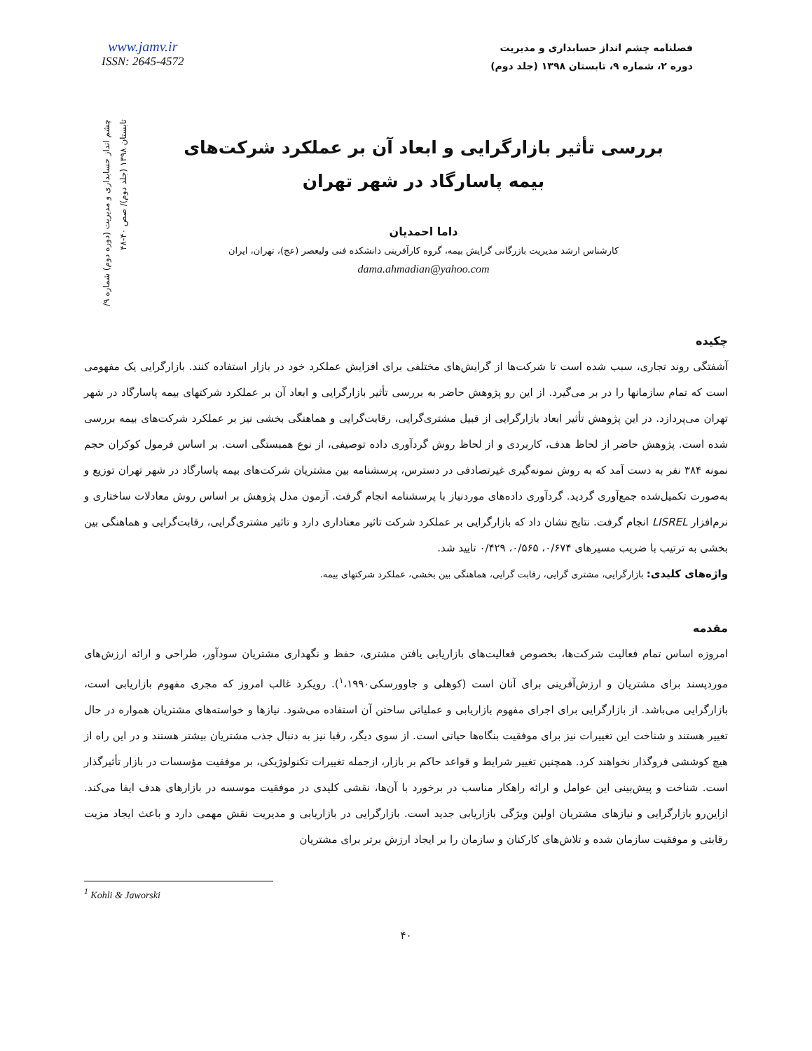www.jamv.ir
ISSN: 2645-4572
فصلنامه چشم انداز حسابداری و مدیریت
دوره ۲، شماره ۹، تابستان ۱۳۹۸ (جلد دوم)
چشم انداز حسابداری و مدیریت (دوره دوم) شماره ۹/ تابستان ۱۳۹۸ (جلد دوم)/ صص ۴۰-۴۸
بررسی تأثیر بازارگرایی و ابعاد آن بر عملکرد شرکت‌های بیمه پاسارگاد در شهر تهران
داما احمدیان
کارشناس ارشد مدیریت بازرگانی گرایش بیمه، گروه کارآفرینی دانشکده فنی ولیعصر (عج)، تهران، ایران
dama.ahmadian@yahoo.com
چکیده
آشفتگی روند تجاری، سبب شده است تا شرکت‌ها از گرایش‌های مختلفی برای افزایش عملکرد خود در بازار استفاده کنند. بازارگرایی یک مفهومی است که تمام سازمانها را در بر می‌گیرد. از این رو پژوهش حاضر به بررسی تأثیر بازارگرایی و ابعاد آن بر عملکرد شرکتهای بیمه پاسارگاد در شهر تهران می‌پردازد. در این پژوهش تأثیر ابعاد بازارگرایی از قبیل مشتری‌گرایی، رقابت‌گرایی و هماهنگی بخشی نیز بر عملکرد شرکت‌های بیمه بررسی شده است. پژوهش حاضر از لحاظ هدف، کاربردی و از لحاظ روش گردآوری داده توصیفی، از نوع همبستگی است. بر اساس فرمول کوکران حجم نمونه ۳۸۴ نفر به دست آمد که به روش نمونه‌گیری غیرتصادفی در دسترس، پرسشنامه بین مشتریان شرکت‌های بیمه پاسارگاد در شهر تهران توزیع و به‌صورت تکمیل‌شده جمع‌آوری گردید. گردآوری داده‌های موردنیاز با پرسشنامه انجام گرفت. آزمون مدل پژوهش بر اساس روش معادلات ساختاری و نرم‌افزار LISREL انجام گرفت. نتایج نشان داد که بازارگرایی بر عملکرد شرکت تاثیر معناداری دارد و تاثیر مشتری‌گرایی، رقابت‌گرایی و هماهنگی بین بخشی به ترتیب با ضریب مسیرهای ۰/۶۷۴، ۰/۵۶۵، ۰/۴۲۹ تایید شد.
واژه‌های کلیدی: بازارگرایی، مشتری گرایی، رقابت گرایی، هماهنگی بین بخشی، عملکرد شرکتهای بیمه.
مقدمه
امروزه اساس تمام فعالیت شرکت‌ها، بخصوص فعالیت‌های بازاریابی یافتن مشتری، حفظ و نگهداری مشتریان سودآور، طراحی و ارائه ارزش‌های موردپسند برای مشتریان و ارزش‌آفرینی برای آنان است (کوهلی و جاوورسکی<sup>۱</sup>،۱۹۹۰). رویکرد غالب امروز که مجری مفهوم بازاریابی است، بازارگرایی می‌باشد. از بازارگرایی برای اجرای مفهوم بازاریابی و عملیاتی ساختن آن استفاده می‌شود. نیازها و خواسته‌های مشتریان همواره در حال تغییر هستند و شناخت این تغییرات نیز برای موفقیت بنگاه‌ها حیاتی است. از سوی دیگر، رقبا نیز به دنبال جذب مشتریان بیشتر هستند و در این راه از هیچ کوششی فروگذار نخواهند کرد. همچنین تغییر شرایط و قواعد حاکم بر بازار، ازجمله تغییرات تکنولوژیکی، بر موفقیت مؤسسات در بازار تأثیرگذار است. شناخت و پیش‌بینی این عوامل و ارائه راهکار مناسب در برخورد با آن‌ها، نقشی کلیدی در موفقیت موسسه در بازارهای هدف ایفا می‌کند. ازاین‌رو بازارگرایی و نیازهای مشتریان اولین ویژگی بازاریابی جدید است. بازارگرایی در بازاریابی و مدیریت نقش مهمی دارد و باعث ایجاد مزیت رقابتی و موفقیت سازمان شده و تلاش‌های کارکنان و سازمان را بر ایجاد ارزش برتر برای مشتریان
<sup>1</sup> Kohli & Jaworski
۴۰